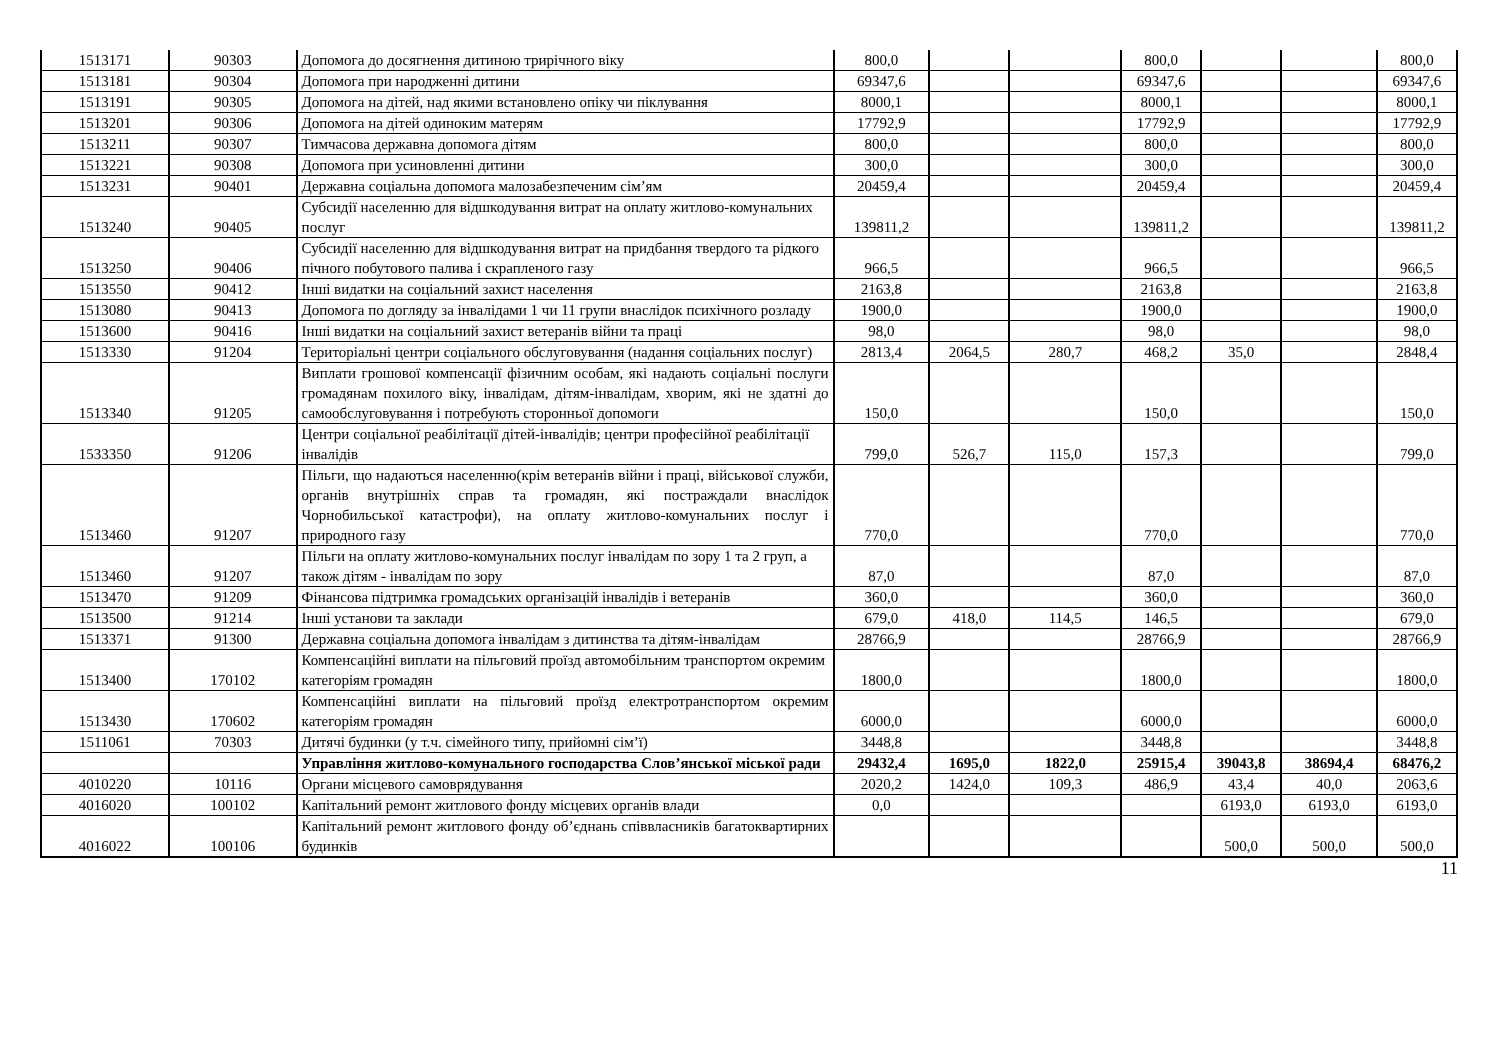| 1513171 | 90303 | Допомога до досягнення дитиною трирічного віку | 800,0 | | | 800,0 | | | 800,0 |
| 1513181 | 90304 | Допомога при народженні дитини | 69347,6 | | | 69347,6 | | | 69347,6 |
| 1513191 | 90305 | Допомога на дітей, над якими встановлено опіку чи піклування | 8000,1 | | | 8000,1 | | | 8000,1 |
| 1513201 | 90306 | Допомога на дітей одиноким матерям | 17792,9 | | | 17792,9 | | | 17792,9 |
| 1513211 | 90307 | Тимчасова державна допомога дітям | 800,0 | | | 800,0 | | | 800,0 |
| 1513221 | 90308 | Допомога при усиновленні дитини | 300,0 | | | 300,0 | | | 300,0 |
| 1513231 | 90401 | Державна соціальна допомога малозабезпеченим сім’ям | 20459,4 | | | 20459,4 | | | 20459,4 |
| 1513240 | 90405 | Субсидії населенню для відшкодування витрат на оплату житлово-комунальних послуг | 139811,2 | | | 139811,2 | | | 139811,2 |
| 1513250 | 90406 | Субсидії населенню для відшкодування витрат на придбання твердого та рідкого пічного побутового палива і скрапленого газу | 966,5 | | | 966,5 | | | 966,5 |
| 1513550 | 90412 | Інші видатки на соціальний захист населення | 2163,8 | | | 2163,8 | | | 2163,8 |
| 1513080 | 90413 | Допомога по догляду за інвалідами 1 чи 11 групи внаслідок психічного розладу | 1900,0 | | | 1900,0 | | | 1900,0 |
| 1513600 | 90416 | Інші видатки на соціальний захист ветеранів війни та праці | 98,0 | | | 98,0 | | | 98,0 |
| 1513330 | 91204 | Територіальні центри соціального обслуговування (надання соціальних послуг) | 2813,4 | 2064,5 | 280,7 | 468,2 | 35,0 | | 2848,4 |
| 1513340 | 91205 | Виплати грошової компенсації фізичним особам, які надають соціальні послуги громадянам похилого віку, інвалідам, дітям-інвалідам, хворим, які не здатні до самообслуговування і потребують сторонньої допомоги | 150,0 | | | 150,0 | | | 150,0 |
| 1533350 | 91206 | Центри соціальної реабілітації дітей-інвалідів; центри професійної реабілітації інвалідів | 799,0 | 526,7 | 115,0 | 157,3 | | | 799,0 |
| 1513460 | 91207 | Пільги, що надаються населенню(крім ветеранів війни і праці, військової служби, органів внутрішніх справ та громадян, які постраждали внаслідок Чорнобильської катастрофи), на оплату житлово-комунальних послуг і природного газу | 770,0 | | | 770,0 | | | 770,0 |
| 1513460 | 91207 | Пільги на оплату житлово-комунальних послуг інвалідам по зору 1 та 2 груп, а також дітям - інвалідам по зору | 87,0 | | | 87,0 | | | 87,0 |
| 1513470 | 91209 | Фінансова підтримка громадських організацій інвалідів і ветеранів | 360,0 | | | 360,0 | | | 360,0 |
| 1513500 | 91214 | Інші установи та заклади | 679,0 | 418,0 | 114,5 | 146,5 | | | 679,0 |
| 1513371 | 91300 | Державна соціальна допомога інвалідам з дитинства та дітям-інвалідам | 28766,9 | | | 28766,9 | | | 28766,9 |
| 1513400 | 170102 | Компенсаційні виплати на пільговий проїзд автомобільним транспортом окремим категоріям громадян | 1800,0 | | | 1800,0 | | | 1800,0 |
| 1513430 | 170602 | Компенсаційні виплати на пільговий проїзд електротранспортом окремим категоріям громадян | 6000,0 | | | 6000,0 | | | 6000,0 |
| 1511061 | 70303 | Дитячі будинки (у т.ч. сімейного типу, прийомні сім’ї) | 3448,8 | | | 3448,8 | | | 3448,8 |
| | | Управління житлово-комунального господарства Слов’янської міської ради | 29432,4 | 1695,0 | 1822,0 | 25915,4 | 39043,8 | 38694,4 | 68476,2 |
| 4010220 | 10116 | Органи місцевого самоврядування | 2020,2 | 1424,0 | 109,3 | 486,9 | 43,4 | 40,0 | 2063,6 |
| 4016020 | 100102 | Капітальний ремонт житлового фонду місцевих органів влади | 0,0 | | | | 6193,0 | 6193,0 | 6193,0 |
| 4016022 | 100106 | Капітальний ремонт житлового фонду об’єднань співвласників багатоквартирних будинків | | | | | 500,0 | 500,0 | 500,0 |
11